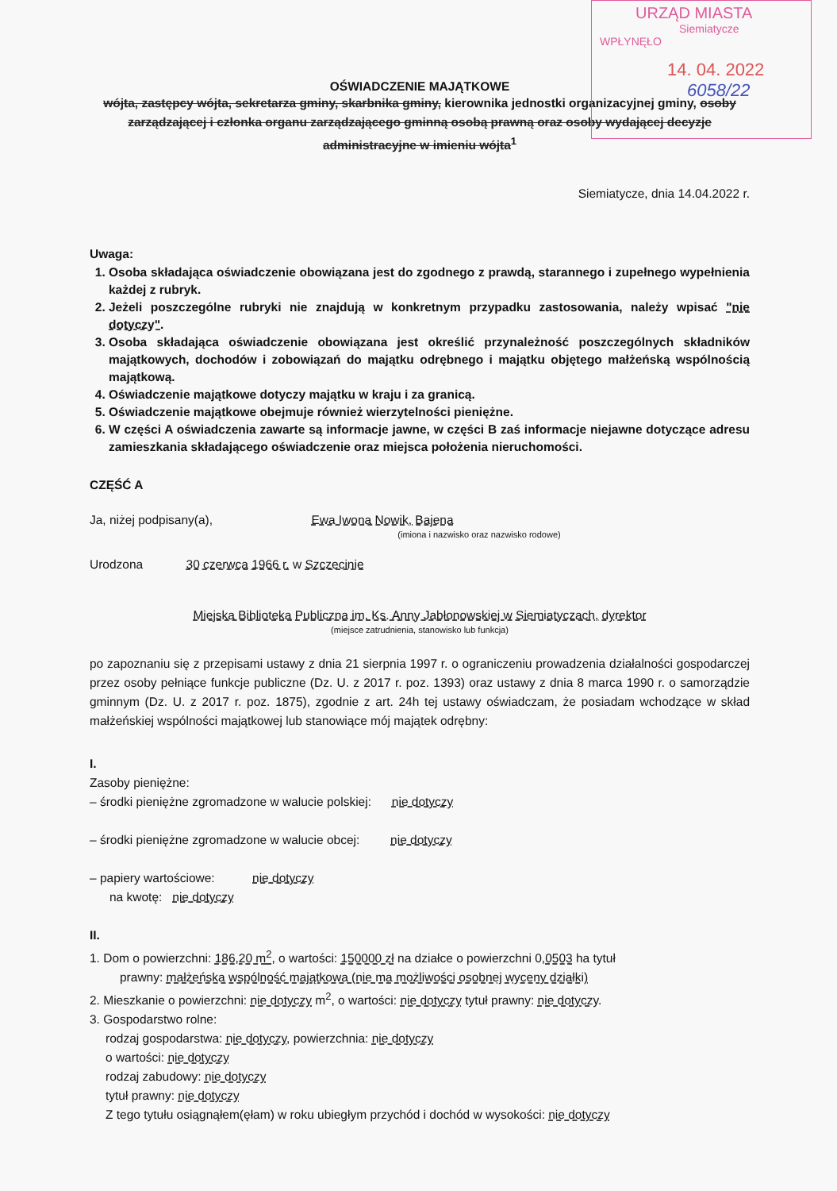URZĄD MIASTA
Siemiatycze
WPŁYNĘŁO
14. 04. 2022
6058/22
OŚWIADCZENIE MAJĄTKOWE
wójta, zastępcy wójta, sekretarza gminy, skarbnika gminy, kierownika jednostki organizacyjnej gminy, osoby zarządzającej i członka organu zarządzającego gminną osobą prawną oraz osoby wydającej decyzje administracyjne w imieniu wójta<sup>1</sup>
Siemiatycze, dnia 14.04.2022 r.
Uwaga:
1. Osoba składająca oświadczenie obowiązana jest do zgodnego z prawdą, starannego i zupełnego wypełnienia każdej z rubryk.
2. Jeżeli poszczególne rubryki nie znajdują w konkretnym przypadku zastosowania, należy wpisać "nie dotyczy".
3. Osoba składająca oświadczenie obowiązana jest określić przynależność poszczególnych składników majątkowych, dochodów i zobowiązań do majątku odrębnego i majątku objętego małżeńską wspólnością majątkową.
4. Oświadczenie majątkowe dotyczy majątku w kraju i za granicą.
5. Oświadczenie majątkowe obejmuje również wierzytelności pieniężne.
6. W części A oświadczenia zawarte są informacje jawne, w części B zaś informacje niejawne dotyczące adresu zamieszkania składającego oświadczenie oraz miejsca położenia nieruchomości.
CZĘŚĆ A
Ja, niżej podpisany(a), Ewa Iwona Nowik, Bajena
(imiona i nazwisko oraz nazwisko rodowe)
Urodzona 30 czerwca 1966 r. w Szczecinie
Miejska Biblioteka Publiczna im. Ks. Anny Jabłonowskiej w Siemiatyczach, dyrektor
(miejsce zatrudnienia, stanowisko lub funkcja)
po zapoznaniu się z przepisami ustawy z dnia 21 sierpnia 1997 r. o ograniczeniu prowadzenia działalności gospodarczej przez osoby pełniące funkcje publiczne (Dz. U. z 2017 r. poz. 1393) oraz ustawy z dnia 8 marca 1990 r. o samorządzie gminnym (Dz. U. z 2017 r. poz. 1875), zgodnie z art. 24h tej ustawy oświadczam, że posiadam wchodzące w skład małżeńskiej wspólności majątkowej lub stanowiące mój majątek odrębny:
I.
Zasoby pieniężne:
– środki pieniężne zgromadzone w walucie polskiej: nie dotyczy
– środki pieniężne zgromadzone w walucie obcej: nie dotyczy
– papiery wartościowe: nie dotyczy
na kwotę: nie dotyczy
II.
1. Dom o powierzchni: 186,20 m<sup>2</sup>, o wartości: 150000 zł na działce o powierzchni 0,0503 ha tytuł
prawny: małżeńska wspólność majątkowa (nie ma możliwości osobnej wyceny działki)
2. Mieszkanie o powierzchni: nie dotyczy m<sup>2</sup>, o wartości: nie dotyczy tytuł prawny: nie dotyczy.
3. Gospodarstwo rolne:
rodzaj gospodarstwa: nie dotyczy, powierzchnia: nie dotyczy
o wartości: nie dotyczy
rodzaj zabudowy: nie dotyczy
tytuł prawny: nie dotyczy
Z tego tytułu osiągnąłem(ęłam) w roku ubiegłym przychód i dochód w wysokości: nie dotyczy